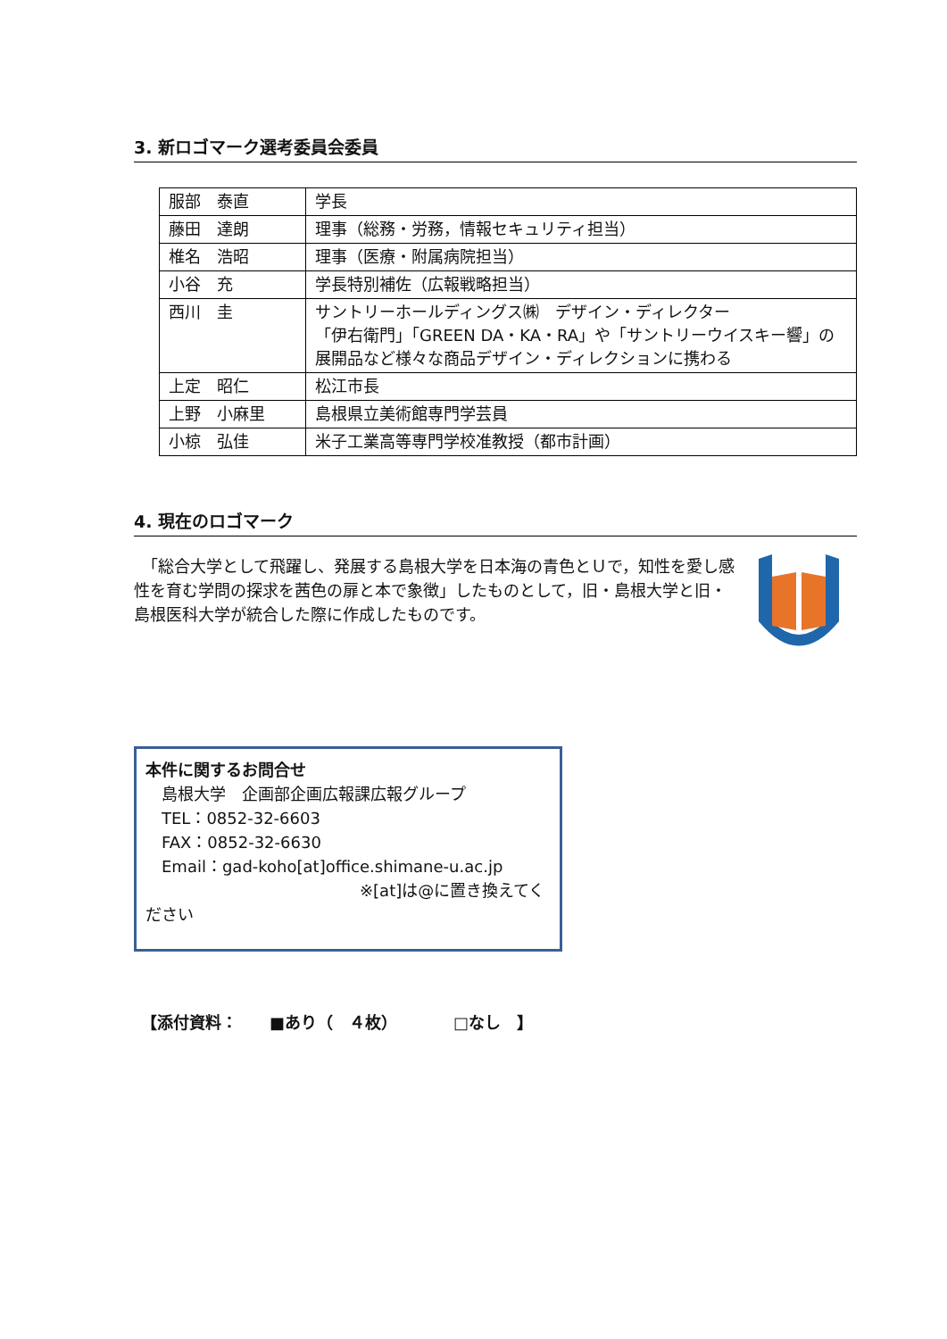3. 新ロゴマーク選考委員会委員
| 服部 泰直 | 学長 |
| 藤田 達朗 | 理事（総務・労務，情報セキュリティ担当） |
| 椎名 浩昭 | 理事（医療・附属病院担当） |
| 小谷 充 | 学長特別補佐（広報戦略担当） |
| 西川 圭 | サントリーホールディングス㈱ デザイン・ディレクター 「伊右衛門」「GREEN DA・KA・RA」や「サントリーウイスキー響」の展開品など様々な商品デザイン・ディレクションに携わる |
| 上定 昭仁 | 松江市長 |
| 上野 小麻里 | 島根県立美術館専門学芸員 |
| 小椋 弘佳 | 米子工業高等専門学校准教授（都市計画） |
4. 現在のロゴマーク
　「総合大学として飛躍し、発展する島根大学を日本海の青色とＵで，知性を愛し感性を育む学問の探求を茜色の扉と本で象徴」したものとして，旧・島根大学と旧・島根医科大学が統合した際に作成したものです。
本件に関するお問合せ
　島根大学　企画部企画広報課広報グループ
　TEL：0852-32-6603
　FAX：0852-32-6630
　Email：gad-koho[at]office.shimane-u.ac.jp
※[at]は@に置き換えてください
【添付資料：　　■あり（　４枚）　　　　□なし　】